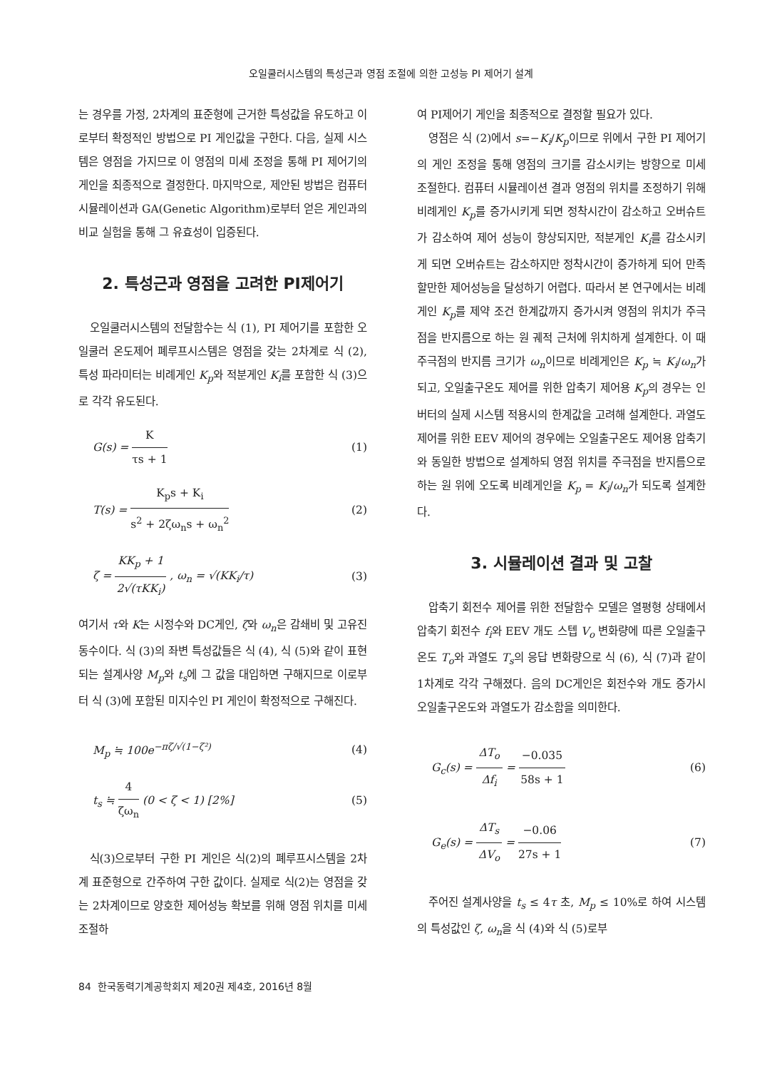오일쿨러시스템의 특성근과 영점 조절에 의한 고성능 PI 제어기 설계
는 경우를 가정, 2차계의 표준형에 근거한 특성값을 유도하고 이로부터 확정적인 방법으로 PI 게인값을 구한다. 다음, 실제 시스템은 영점을 가지므로 이 영점의 미세 조정을 통해 PI 제어기의 게인을 최종적으로 결정한다. 마지막으로, 제안된 방법은 컴퓨터 시뮬레이션과 GA(Genetic Algorithm)로부터 얻은 게인과의 비교 실험을 통해 그 유효성이 입증된다.
2. 특성근과 영점을 고려한 PI제어기
오일쿨러시스템의 전달함수는 식 (1), PI 제어기를 포함한 오일쿨러 온도제어 폐루프시스템은 영점을 갖는 2차계로 식 (2), 특성 파라미터는 비례게인 K<sub>p</sub>와 적분게인 K<sub>i</sub>를 포함한 식 (3)으로 각각 유도된다.
G(s) = K τs + 1 (1)
T(s) = K<sub>p</sub>s + K<sub>i</sub> s<sup>2</sup> + 2ζω<sub>n</sub>s + ω<sub>n</sub><sup>2</sup> (2)
ζ = KK<sub>p</sub> + 1 2√(τKK<sub>i</sub>) , ω<sub>n</sub> = √(KK<sub>i</sub>/τ) (3)
여기서 τ와 K는 시정수와 DC게인, ζ와 ω<sub>n</sub>은 감쇄비 및 고유진동수이다. 식 (3)의 좌변 특성값들은 식 (4), 식 (5)와 같이 표현되는 설계사양 M<sub>p</sub>와 t<sub>s</sub>에 그 값을 대입하면 구해지므로 이로부터 식 (3)에 포함된 미지수인 PI 게인이 확정적으로 구해진다.
M<sub>p</sub> ≒ 100e<sup>−πζ/√(1−ζ²)</sup> (4)
t<sub>s</sub> ≒ 4 ζω<sub>n</sub> (0 < ζ < 1) [2%] (5)
식(3)으로부터 구한 PI 게인은 식(2)의 폐루프시스템을 2차계 표준형으로 간주하여 구한 값이다. 실제로 식(2)는 영점을 갖는 2차계이므로 양호한 제어성능 확보를 위해 영점 위치를 미세 조절하
여 PI제어기 게인을 최종적으로 결정할 필요가 있다.
영점은 식 (2)에서 s=−K<sub>i</sub>/K<sub>p</sub>이므로 위에서 구한 PI 제어기의 게인 조정을 통해 영점의 크기를 감소시키는 방향으로 미세 조절한다. 컴퓨터 시뮬레이션 결과 영점의 위치를 조정하기 위해 비례게인 K<sub>p</sub>를 증가시키게 되면 정착시간이 감소하고 오버슈트가 감소하여 제어 성능이 향상되지만, 적분게인 K<sub>i</sub>를 감소시키게 되면 오버슈트는 감소하지만 정착시간이 증가하게 되어 만족할만한 제어성능을 달성하기 어렵다. 따라서 본 연구에서는 비례게인 K<sub>p</sub>를 제약 조건 한계값까지 증가시켜 영점의 위치가 주극점을 반지름으로 하는 원 궤적 근처에 위치하게 설계한다. 이 때 주극점의 반지름 크기가 ω<sub>n</sub>이므로 비례게인은 K<sub>p</sub> ≒ K<sub>i</sub>/ω<sub>n</sub>가 되고, 오일출구온도 제어를 위한 압축기 제어용 K<sub>p</sub>의 경우는 인버터의 실제 시스템 적용시의 한계값을 고려해 설계한다. 과열도 제어를 위한 EEV 제어의 경우에는 오일출구온도 제어용 압축기와 동일한 방법으로 설계하되 영점 위치를 주극점을 반지름으로 하는 원 위에 오도록 비례게인을 K<sub>p</sub> = K<sub>i</sub>/ω<sub>n</sub>가 되도록 설계한다.
3. 시뮬레이션 결과 및 고찰
압축기 회전수 제어를 위한 전달함수 모델은 열평형 상태에서 압축기 회전수 f<sub>i</sub>와 EEV 개도 스텝 V<sub>o</sub> 변화량에 따른 오일출구온도 T<sub>o</sub>와 과열도 T<sub>s</sub>의 응답 변화량으로 식 (6), 식 (7)과 같이 1차계로 각각 구해졌다. 음의 DC게인은 회전수와 개도 증가시 오일출구온도와 과열도가 감소함을 의미한다.
G<sub>c</sub>(s) = ΔT<sub>o</sub> Δf<sub>i</sub> = −0.035 58s + 1 (6)
G<sub>e</sub>(s) = ΔT<sub>s</sub> ΔV<sub>o</sub> = −0.06 27s + 1 (7)
주어진 설계사양을 t<sub>s</sub> ≤ 4τ 초, M<sub>p</sub> ≤ 10%로 하여 시스템의 특성값인 ζ, ω<sub>n</sub>을 식 (4)와 식 (5)로부
84 한국동력기계공학회지 제20권 제4호, 2016년 8월